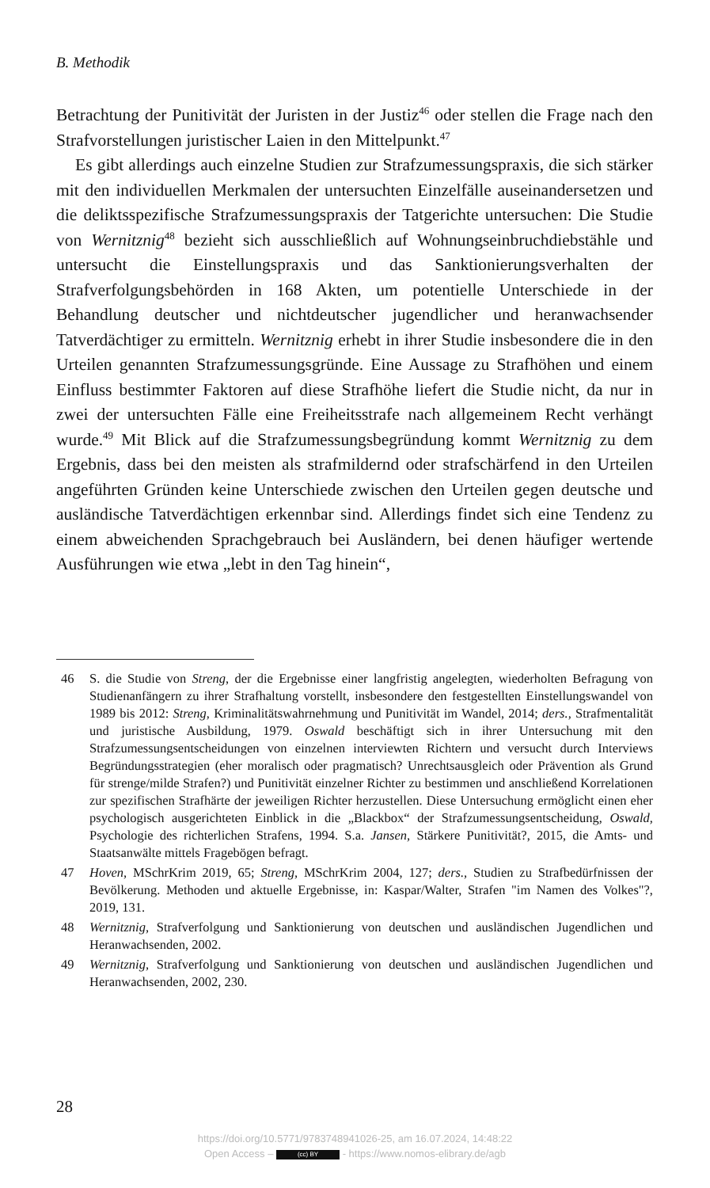B. Methodik
Betrachtung der Punitivität der Juristen in der Justiz<sup>46</sup> oder stellen die Frage nach den Strafvorstellungen juristischer Laien in den Mittelpunkt.<sup>47</sup>
Es gibt allerdings auch einzelne Studien zur Strafzumessungspraxis, die sich stärker mit den individuellen Merkmalen der untersuchten Einzelfälle auseinandersetzen und die deliktsspezifische Strafzumessungspraxis der Tatgerichte untersuchen: Die Studie von Wernitznig<sup>48</sup> bezieht sich ausschließlich auf Wohnungseinbruchdiebstähle und untersucht die Einstellungspraxis und das Sanktionierungsverhalten der Strafverfolgungsbehörden in 168 Akten, um potentielle Unterschiede in der Behandlung deutscher und nichtdeutscher jugendlicher und heranwachsender Tatverdächtiger zu ermitteln. Wernitznig erhebt in ihrer Studie insbesondere die in den Urteilen genannten Strafzumessungsgründe. Eine Aussage zu Strafhöhen und einem Einfluss bestimmter Faktoren auf diese Strafhöhe liefert die Studie nicht, da nur in zwei der untersuchten Fälle eine Freiheitsstrafe nach allgemeinem Recht verhängt wurde.<sup>49</sup> Mit Blick auf die Strafzumessungsbegründung kommt Wernitznig zu dem Ergebnis, dass bei den meisten als strafmildernd oder strafschärfend in den Urteilen angeführten Gründen keine Unterschiede zwischen den Urteilen gegen deutsche und ausländische Tatverdächtigen erkennbar sind. Allerdings findet sich eine Tendenz zu einem abweichenden Sprachgebrauch bei Ausländern, bei denen häufiger wertende Ausführungen wie etwa „lebt in den Tag hinein“,
46 S. die Studie von Streng, der die Ergebnisse einer langfristig angelegten, wiederholten Befragung von Studienanfängern zu ihrer Strafhaltung vorstellt, insbesondere den festgestellten Einstellungswandel von 1989 bis 2012: Streng, Kriminalitätswahrnehmung und Punitivität im Wandel, 2014; ders., Strafmentalität und juristische Ausbildung, 1979. Oswald beschäftigt sich in ihrer Untersuchung mit den Strafzumessungsentscheidungen von einzelnen interviewten Richtern und versucht durch Interviews Begründungsstrategien (eher moralisch oder pragmatisch? Unrechtsausgleich oder Prävention als Grund für strenge/milde Strafen?) und Punitivität einzelner Richter zu bestimmen und anschließend Korrelationen zur spezifischen Strafhärte der jeweiligen Richter herzustellen. Diese Untersuchung ermöglicht einen eher psychologisch ausgerichteten Einblick in die „Blackbox“ der Strafzumessungsentscheidung, Oswald, Psychologie des richterlichen Strafens, 1994. S.a. Jansen, Stärkere Punitivität?, 2015, die Amts- und Staatsanwälte mittels Fragebögen befragt.
47 Hoven, MSchrKrim 2019, 65; Streng, MSchrKrim 2004, 127; ders., Studien zu Strafbedürfnissen der Bevölkerung. Methoden und aktuelle Ergebnisse, in: Kaspar/Walter, Strafen "im Namen des Volkes"?, 2019, 131.
48 Wernitznig, Strafverfolgung und Sanktionierung von deutschen und ausländischen Jugendlichen und Heranwachsenden, 2002.
49 Wernitznig, Strafverfolgung und Sanktionierung von deutschen und ausländischen Jugendlichen und Heranwachsenden, 2002, 230.
28
https://doi.org/10.5771/9783748941026-25, am 16.07.2024, 14:48:22
Open Access – (cc) BY - https://www.nomos-elibrary.de/agb